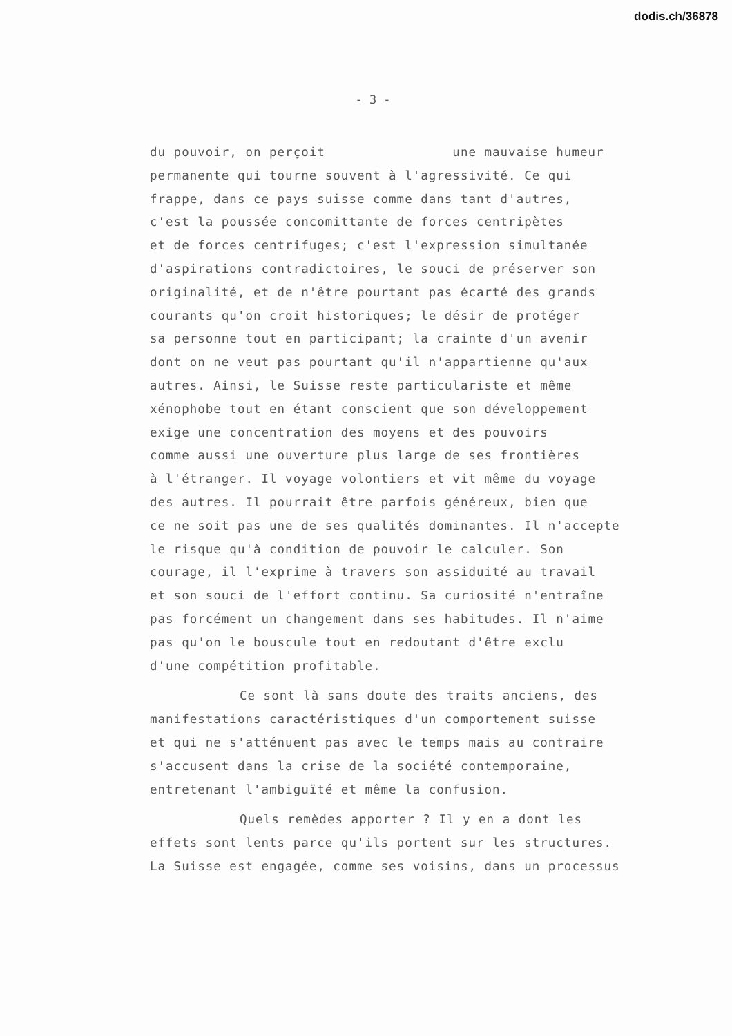dodis.ch/36878
- 3 -
du pouvoir, on perçoit une mauvaise humeur
permanente qui tourne souvent à l'agressivité. Ce qui
frappe, dans ce pays suisse comme dans tant d'autres,
c'est la poussée concomittante de forces centripètes
et de forces centrifuges; c'est l'expression simultanée
d'aspirations contradictoires, le souci de préserver son
originalité, et de n'être pourtant pas écarté des grands
courants qu'on croit historiques; le désir de protéger
sa personne tout en participant; la crainte d'un avenir
dont on ne veut pas pourtant qu'il n'appartienne qu'aux
autres. Ainsi, le Suisse reste particulariste et même
xénophobe tout en étant conscient que son développement
exige une concentration des moyens et des pouvoirs
comme aussi une ouverture plus large de ses frontières
à l'étranger. Il voyage volontiers et vit même du voyage
des autres. Il pourrait être parfois généreux, bien que
ce ne soit pas une de ses qualités dominantes. Il n'accepte
le risque qu'à condition de pouvoir le calculer. Son
courage, il l'exprime à travers son assiduité au travail
et son souci de l'effort continu. Sa curiosité n'entraîne
pas forcément un changement dans ses habitudes. Il n'aime
pas qu'on le bouscule tout en redoutant d'être exclu
d'une compétition profitable.
Ce sont là sans doute des traits anciens, des
manifestations caractéristiques d'un comportement suisse
et qui ne s'atténuent pas avec le temps mais au contraire
s'accusent dans la crise de la société contemporaine,
entretenant l'ambiguïté et même la confusion.
Quels remèdes apporter ? Il y en a dont les
effets sont lents parce qu'ils portent sur les structures.
La Suisse est engagée, comme ses voisins, dans un processus